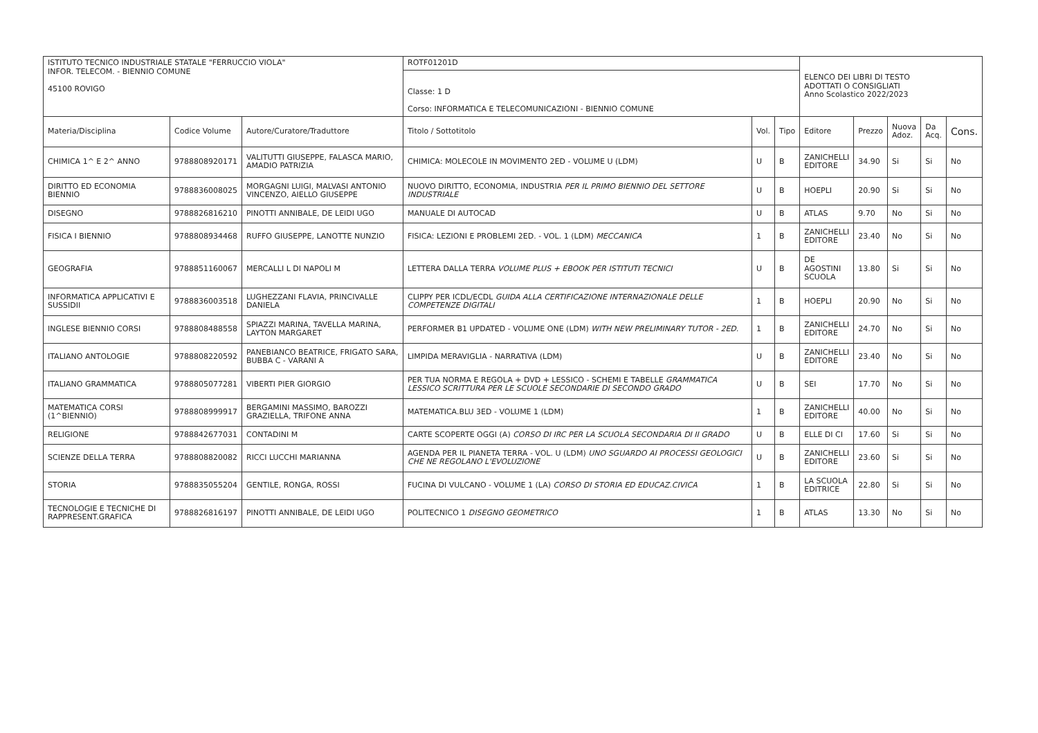| ISTITUTO TECNICO INDUSTRIALE STATALE "FERRUCCIO VIOLA" INFOR. TELECOM. - BIENNIO COMUNE 45100 ROVIGO | | | ROTF01201D | | | ELENCO DEI LIBRI DI TESTO ADOTTATI O CONSIGLIATI Anno Scolastico 2022/2023 | | | | |
| | | | Classe: 1 D Corso: INFORMATICA E TELECOMUNICAZIONI - BIENNIO COMUNE | | | | | | | |
| Materia/Disciplina | Codice Volume | Autore/Curatore/Traduttore | Titolo / Sottotitolo | Vol. | Tipo | Editore | Prezzo | Nuova Adoz. | Da Acq. | Cons. |
| CHIMICA 1^ E 2^ ANNO | 9788808920171 | VALITUTTI GIUSEPPE, FALASCA MARIO, AMADIO PATRIZIA | CHIMICA: MOLECOLE IN MOVIMENTO 2ED - VOLUME U (LDM) | U | B | ZANICHELLI EDITORE | 34.90 | Si | Si | No |
| DIRITTO ED ECONOMIA BIENNIO | 9788836008025 | MORGAGNI LUIGI, MALVASI ANTONIO VINCENZO, AIELLO GIUSEPPE | NUOVO DIRITTO, ECONOMIA, INDUSTRIA PER IL PRIMO BIENNIO DEL SETTORE INDUSTRIALE | U | B | HOEPLI | 20.90 | Si | Si | No |
| DISEGNO | 9788826816210 | PINOTTI ANNIBALE, DE LEIDI UGO | MANUALE DI AUTOCAD | U | B | ATLAS | 9.70 | No | Si | No |
| FISICA I BIENNIO | 9788808934468 | RUFFO GIUSEPPE, LANOTTE NUNZIO | FISICA: LEZIONI E PROBLEMI 2ED. - VOL. 1 (LDM) MECCANICA | 1 | B | ZANICHELLI EDITORE | 23.40 | No | Si | No |
| GEOGRAFIA | 9788851160067 | MERCALLI L DI NAPOLI M | LETTERA DALLA TERRA VOLUME PLUS + EBOOK PER ISTITUTI TECNICI | U | B | DE AGOSTINI SCUOLA | 13.80 | Si | Si | No |
| INFORMATICA APPLICATIVI E SUSSIDII | 9788836003518 | LUGHEZZANI FLAVIA, PRINCIVALLE DANIELA | CLIPPY PER ICDL/ECDL GUIDA ALLA CERTIFICAZIONE INTERNAZIONALE DELLE COMPETENZE DIGITALI | 1 | B | HOEPLI | 20.90 | No | Si | No |
| INGLESE BIENNIO CORSI | 9788808488558 | SPIAZZI MARINA, TAVELLA MARINA, LAYTON MARGARET | PERFORMER B1 UPDATED - VOLUME ONE (LDM) WITH NEW PRELIMINARY TUTOR - 2ED. | 1 | B | ZANICHELLI EDITORE | 24.70 | No | Si | No |
| ITALIANO ANTOLOGIE | 9788808220592 | PANEBIANCO BEATRICE, FRIGATO SARA, BUBBA C - VARANI A | LIMPIDA MERAVIGLIA - NARRATIVA (LDM) | U | B | ZANICHELLI EDITORE | 23.40 | No | Si | No |
| ITALIANO GRAMMATICA | 9788805077281 | VIBERTI PIER GIORGIO | PER TUA NORMA E REGOLA + DVD + LESSICO - SCHEMI E TABELLE GRAMMATICA LESSICO SCRITTURA PER LE SCUOLE SECONDARIE DI SECONDO GRADO | U | B | SEI | 17.70 | No | Si | No |
| MATEMATICA CORSI (1^BIENNIO) | 9788808999917 | BERGAMINI MASSIMO, BAROZZI GRAZIELLA, TRIFONE ANNA | MATEMATICA.BLU 3ED - VOLUME 1 (LDM) | 1 | B | ZANICHELLI EDITORE | 40.00 | No | Si | No |
| RELIGIONE | 9788842677031 | CONTADINI M | CARTE SCOPERTE OGGI (A) CORSO DI IRC PER LA SCUOLA SECONDARIA DI II GRADO | U | B | ELLE DI CI | 17.60 | Si | Si | No |
| SCIENZE DELLA TERRA | 9788808820082 | RICCI LUCCHI MARIANNA | AGENDA PER IL PIANETA TERRA - VOL. U (LDM) UNO SGUARDO AI PROCESSI GEOLOGICI CHE NE REGOLANO L'EVOLUZIONE | U | B | ZANICHELLI EDITORE | 23.60 | Si | Si | No |
| STORIA | 9788835055204 | GENTILE, RONGA, ROSSI | FUCINA DI VULCANO - VOLUME 1 (LA) CORSO DI STORIA ED EDUCAZ.CIVICA | 1 | B | LA SCUOLA EDITRICE | 22.80 | Si | Si | No |
| TECNOLOGIE E TECNICHE DI RAPPRESENT.GRAFICA | 9788826816197 | PINOTTI ANNIBALE, DE LEIDI UGO | POLITECNICO 1 DISEGNO GEOMETRICO | 1 | B | ATLAS | 13.30 | No | Si | No |